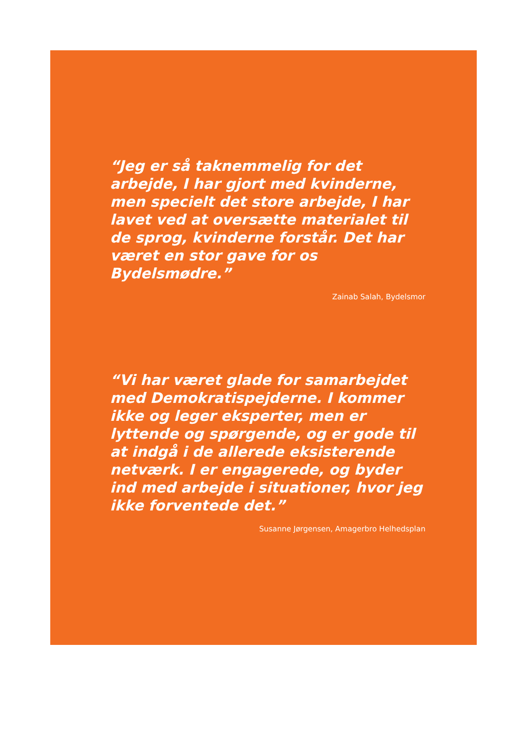“Jeg er så taknemmelig for det arbejde, I har gjort med kvinderne, men specielt det store arbejde, I har lavet ved at oversætte materialet til de sprog, kvinderne forstår. Det har været en stor gave for os Bydelsmødre.”
Zainab Salah, Bydelsmor
“Vi har været glade for samarbejdet med Demokratispejderne. I kommer ikke og leger eksperter, men er lyttende og spørgende, og er gode til at indgå i de allerede eksisterende netværk. I er engagerede, og byder ind med arbejde i situationer, hvor jeg ikke forventede det.”
Susanne Jørgensen, Amagerbro Helhedsplan